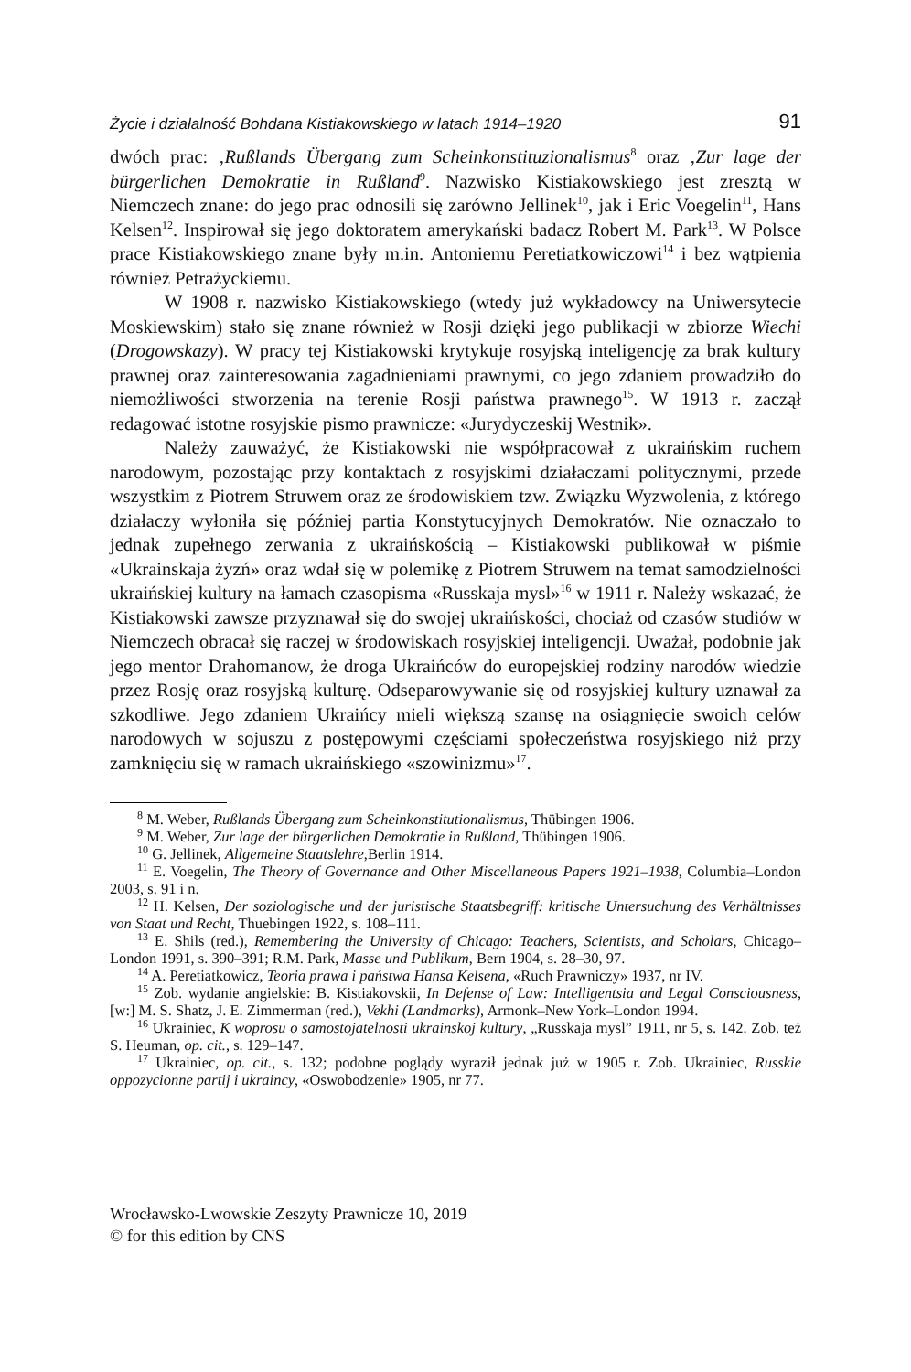Życie i działalność Bohdana Kistiakowskiego w latach 1914–1920 91
dwóch prac: ‚Rußlands Übergang zum Scheinkonstituzionalismus<sup>8</sup> oraz ‚Zur lage der bürgerlichen Demokratie in Rußland<sup>9</sup>. Nazwisko Kistiakowskiego jest zresztą w Niemczech znane: do jego prac odnosili się zarówno Jellinek<sup>10</sup>, jak i Eric Voegelin<sup>11</sup>, Hans Kelsen<sup>12</sup>. Inspirował się jego doktoratem amerykański badacz Robert M. Park<sup>13</sup>. W Polsce prace Kistiakowskiego znane były m.in. Antoniemu Peretiatkowiczowi<sup>14</sup> i bez wątpienia również Petrażyckiemu.
W 1908 r. nazwisko Kistiakowskiego (wtedy już wykładowcy na Uniwersytecie Moskiewskim) stało się znane również w Rosji dzięki jego publikacji w zbiorze Wiechi (Drogowskazy). W pracy tej Kistiakowski krytykuje rosyjską inteligencję za brak kultury prawnej oraz zainteresowania zagadnieniami prawnymi, co jego zdaniem prowadziło do niemożliwości stworzenia na terenie Rosji państwa prawnego<sup>15</sup>. W 1913 r. zaczął redagować istotne rosyjskie pismo prawnicze: «Jurydyczeskij Westnik».
Należy zauważyć, że Kistiakowski nie współpracował z ukraińskim ruchem narodowym, pozostając przy kontaktach z rosyjskimi działaczami politycznymi, przede wszystkim z Piotrem Struwem oraz ze środowiskiem tzw. Związku Wyzwolenia, z którego działaczy wyłoniła się później partia Konstytucyjnych Demokratów. Nie oznaczało to jednak zupełnego zerwania z ukraińskością – Kistiakowski publikował w piśmie «Ukrainskaja żyzń» oraz wdał się w polemikę z Piotrem Struwem na temat samodzielności ukraińskiej kultury na łamach czasopisma «Russkaja mysl»<sup>16</sup> w 1911 r. Należy wskazać, że Kistiakowski zawsze przyznawał się do swojej ukraińskości, chociaż od czasów studiów w Niemczech obracał się raczej w środowiskach rosyjskiej inteligencji. Uważał, podobnie jak jego mentor Drahomanow, że droga Ukraińców do europejskiej rodziny narodów wiedzie przez Rosję oraz rosyjską kulturę. Odseparowywanie się od rosyjskiej kultury uznawał za szkodliwe. Jego zdaniem Ukraińcy mieli większą szansę na osiągnięcie swoich celów narodowych w sojuszu z postępowymi częściami społeczeństwa rosyjskiego niż przy zamknięciu się w ramach ukraińskiego «szowinizmu»<sup>17</sup>.
<sup>8</sup> M. Weber, Rußlands Übergang zum Scheinkonstitutionalismus, Thübingen 1906.
<sup>9</sup> M. Weber, Zur lage der bürgerlichen Demokratie in Rußland, Thübingen 1906.
<sup>10</sup> G. Jellinek, Allgemeine Staatslehre,Berlin 1914.
<sup>11</sup> E. Voegelin, The Theory of Governance and Other Miscellaneous Papers 1921–1938, Columbia–London 2003, s. 91 i n.
<sup>12</sup> H. Kelsen, Der soziologische und der juristische Staatsbegriff: kritische Untersuchung des Verhältnisses von Staat und Recht, Thuebingen 1922, s. 108–111.
<sup>13</sup> E. Shils (red.), Remembering the University of Chicago: Teachers, Scientists, and Scholars, Chicago–London 1991, s. 390–391; R.M. Park, Masse und Publikum, Bern 1904, s. 28–30, 97.
<sup>14</sup> A. Peretiatkowicz, Teoria prawa i państwa Hansa Kelsena, «Ruch Prawniczy» 1937, nr IV.
<sup>15</sup> Zob. wydanie angielskie: B. Kistiakovskii, In Defense of Law: Intelligentsia and Legal Consciousness, [w:] M. S. Shatz, J. E. Zimmerman (red.), Vekhi (Landmarks), Armonk–New York–London 1994.
<sup>16</sup> Ukrainiec, K woprosu o samostojatelnosti ukrainskoj kultury, „Russkaja mysl” 1911, nr 5, s. 142. Zob. też S. Heuman, op. cit., s. 129–147.
<sup>17</sup> Ukrainiec, op. cit., s. 132; podobne poglądy wyraził jednak już w 1905 r. Zob. Ukrainiec, Russkie oppozycionne partij i ukraincy, «Oswobodzenie» 1905, nr 77.
Wrocławsko-Lwowskie Zeszyty Prawnicze 10, 2019
© for this edition by CNS